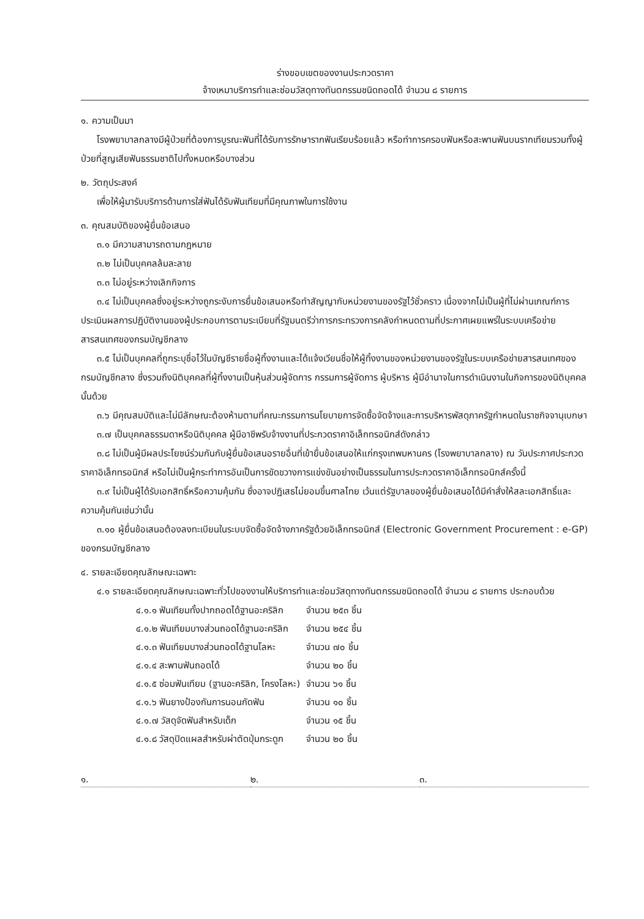ร่างขอบเขตของงานประกวดราคา
จ้างเหมาบริการทำและซ่อมวัสดุทางทันตกรรมชนิดถอดได้ จำนวน ๘ รายการ
๑. ความเป็นมา
โรงพยาบาลกลางมีผู้ป่วยที่ต้องการบูรณะฟันที่ได้รับการรักษารากฟันเรียบร้อยแล้ว หรือทำการครอบฟันหรือสะพานฟันบนรากเทียมรวมทั้งผู้ป่วยที่สูญเสียฟันธรรมชาติไปทั้งหมดหรือบางส่วน
๒. วัตถุประสงค์
เพื่อให้ผู้มารับบริการด้านการใส่ฟันได้รับฟันเทียมที่มีคุณภาพในการใช้งาน
๓. คุณสมบัติของผู้ยื่นข้อเสนอ
๓.๑ มีความสามารถตามกฎหมาย
๓.๒ ไม่เป็นบุคคลล้มละลาย
๓.๓ ไม่อยู่ระหว่างเลิกกิจการ
๓.๔ ไม่เป็นบุคคลซึ่งอยู่ระหว่างถูกระงับการยื่นข้อเสนอหรือทำสัญญากับหน่วยงานของรัฐไว้ชั่วคราว เนื่องจากไม่เป็นผู้ที่ไม่ผ่านเกณฑ์การประเมินผลการปฏิบัติงานของผู้ประกอบการตามระเบียบที่รัฐมนตรีว่าการกระทรวงการคลังกำหนดตามที่ประกาศเผยแพร่ในระบบเครือข่ายสารสนเทศของกรมบัญชีกลาง
๓.๕ ไม่เป็นบุคคลที่ถูกระบุชื่อไว้ในบัญชีรายชื่อผู้ทิ้งงานและได้แจ้งเวียนชื่อให้ผู้ทิ้งงานของหน่วยงานของรัฐในระบบเครือข่ายสารสนเทศของกรมบัญชีกลาง ซึ่งรวมถึงนิติบุคคลที่ผู้ทิ้งงานเป็นหุ้นส่วนผู้จัดการ กรรมการผู้จัดการ ผู้บริหาร ผู้มีอำนาจในการดำเนินงานในกิจการของนิติบุคคลนั้นด้วย
๓.๖ มีคุณสมบัติและไม่มีลักษณะต้องห้ามตามที่คณะกรรมการนโยบายการจัดซื้อจัดจ้างและการบริหารพัสดุภาครัฐกำหนดในราชกิจจานุเบกษา
๓.๗ เป็นบุคคลธรรมดาหรือนิติบุคคล ผู้มีอาชีพรับจ้างงานที่ประกวดราคาอิเล็กทรอนิกส์ดังกล่าว
๓.๘ ไม่เป็นผู้มีผลประโยชน์ร่วมกันกับผู้ยื่นข้อเสนอรายอื่นที่เข้ายื่นข้อเสนอให้แก่กรุงเทพมหานคร (โรงพยาบาลกลาง) ณ วันประกาศประกวดราคาอิเล็กทรอนิกส์ หรือไม่เป็นผู้กระทำการอันเป็นการขัดขวางการแข่งขันอย่างเป็นธรรมในการประกวดราคาอิเล็กทรอนิกส์ครั้งนี้
๓.๙ ไม่เป็นผู้ได้รับเอกสิทธิ์หรือความคุ้มกัน ซึ่งอาจปฏิเสธไม่ยอมขึ้นศาลไทย เว้นแต่รัฐบาลของผู้ยื่นข้อเสนอได้มีคำสั่งให้สละเอกสิทธิ์และความคุ้มกันเช่นว่านั้น
๓.๑๐ ผู้ยื่นข้อเสนอต้องลงทะเบียนในระบบจัดซื้อจัดจ้างภาครัฐด้วยอิเล็กทรอนิกส์ (Electronic Government Procurement : e-GP) ของกรมบัญชีกลาง
๔. รายละเอียดคุณลักษณะเฉพาะ
๔.๑ รายละเอียดคุณลักษณะเฉพาะทั่วไปของงานให้บริการทำและซ่อมวัสดุทางทันตกรรมชนิดถอดได้ จำนวน ๘ รายการ ประกอบด้วย
| ๔.๑.๑ ฟันเทียมทั้งปากถอดได้ฐานอะคริลิก | จำนวน ๒๕๓ ชิ้น |
| ๔.๑.๒ ฟันเทียมบางส่วนถอดได้ฐานอะคริลิก | จำนวน ๒๕๔ ชิ้น |
| ๔.๑.๓ ฟันเทียมบางส่วนถอดได้ฐานโลหะ | จำนวน ๗๐ ชิ้น |
| ๔.๑.๔ สะพานฟันถอดได้ | จำนวน ๒๐ ชิ้น |
| ๔.๑.๕ ซ่อมฟันเทียม (ฐานอะคริลิก, โครงโลหะ) | จำนวน ๖๑ ชิ้น |
| ๔.๑.๖ ฟันยางป้องกันการนอนกัดฟัน | จำนวน ๑๐ ชิ้น |
| ๔.๑.๗ วัสดุจัดฟันสำหรับเด็ก | จำนวน ๑๕ ชิ้น |
| ๔.๑.๘ วัสดุปิดแผลสำหรับผ่าตัดปุ่มกระดูก | จำนวน ๒๐ ชิ้น |
๑. ๒. ๓.